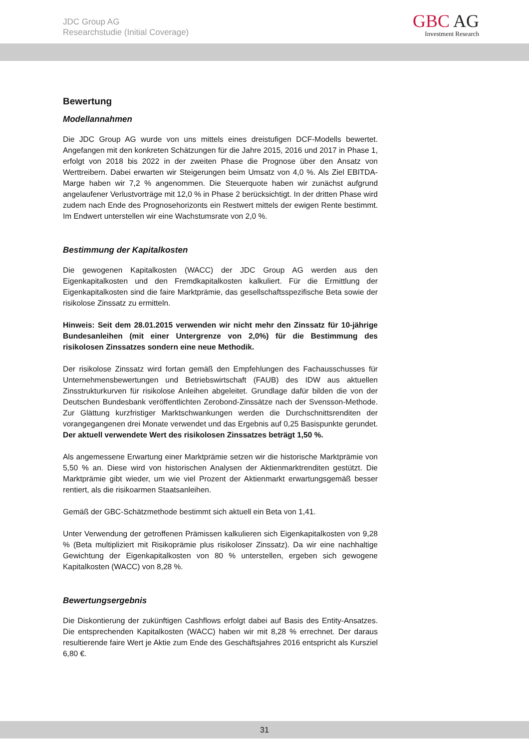JDC Group AG
Researchstudie (Initial Coverage)
GBC AG
Investment Research
Bewertung
Modellannahmen
Die JDC Group AG wurde von uns mittels eines dreistufigen DCF-Modells bewertet. Angefangen mit den konkreten Schätzungen für die Jahre 2015, 2016 und 2017 in Phase 1, erfolgt von 2018 bis 2022 in der zweiten Phase die Prognose über den Ansatz von Werttreibern. Dabei erwarten wir Steigerungen beim Umsatz von 4,0 %. Als Ziel EBITDA-Marge haben wir 7,2 % angenommen. Die Steuerquote haben wir zunächst aufgrund angelaufener Verlustvorträge mit 12,0 % in Phase 2 berücksichtigt. In der dritten Phase wird zudem nach Ende des Prognosehorizonts ein Restwert mittels der ewigen Rente bestimmt. Im Endwert unterstellen wir eine Wachstumsrate von 2,0 %.
Bestimmung der Kapitalkosten
Die gewogenen Kapitalkosten (WACC) der JDC Group AG werden aus den Eigenkapitalkosten und den Fremdkapitalkosten kalkuliert. Für die Ermittlung der Eigenkapitalkosten sind die faire Marktprämie, das gesellschaftsspezifische Beta sowie der risikolose Zinssatz zu ermitteln.
Hinweis: Seit dem 28.01.2015 verwenden wir nicht mehr den Zinssatz für 10-jährige Bundesanleihen (mit einer Untergrenze von 2,0%) für die Bestimmung des risikolosen Zinssatzes sondern eine neue Methodik.
Der risikolose Zinssatz wird fortan gemäß den Empfehlungen des Fachausschusses für Unternehmensbewertungen und Betriebswirtschaft (FAUB) des IDW aus aktuellen Zinsstrukturkurven für risikolose Anleihen abgeleitet. Grundlage dafür bilden die von der Deutschen Bundesbank veröffentlichten Zerobond-Zinssätze nach der Svensson-Methode. Zur Glättung kurzfristiger Marktschwankungen werden die Durchschnittsrenditen der vorangegangenen drei Monate verwendet und das Ergebnis auf 0,25 Basispunkte gerundet. Der aktuell verwendete Wert des risikolosen Zinssatzes beträgt 1,50 %.
Als angemessene Erwartung einer Marktprämie setzen wir die historische Marktprämie von 5,50 % an. Diese wird von historischen Analysen der Aktienmarktrenditen gestützt. Die Marktprämie gibt wieder, um wie viel Prozent der Aktienmarkt erwartungsgemäß besser rentiert, als die risikoarmen Staatsanleihen.
Gemäß der GBC-Schätzmethode bestimmt sich aktuell ein Beta von 1,41.
Unter Verwendung der getroffenen Prämissen kalkulieren sich Eigenkapitalkosten von 9,28 % (Beta multipliziert mit Risikoprämie plus risikoloser Zinssatz). Da wir eine nachhaltige Gewichtung der Eigenkapitalkosten von 80 % unterstellen, ergeben sich gewogene Kapitalkosten (WACC) von 8,28 %.
Bewertungsergebnis
Die Diskontierung der zukünftigen Cashflows erfolgt dabei auf Basis des Entity-Ansatzes. Die entsprechenden Kapitalkosten (WACC) haben wir mit 8,28 % errechnet. Der daraus resultierende faire Wert je Aktie zum Ende des Geschäftsjahres 2016 entspricht als Kursziel 6,80 €.
31